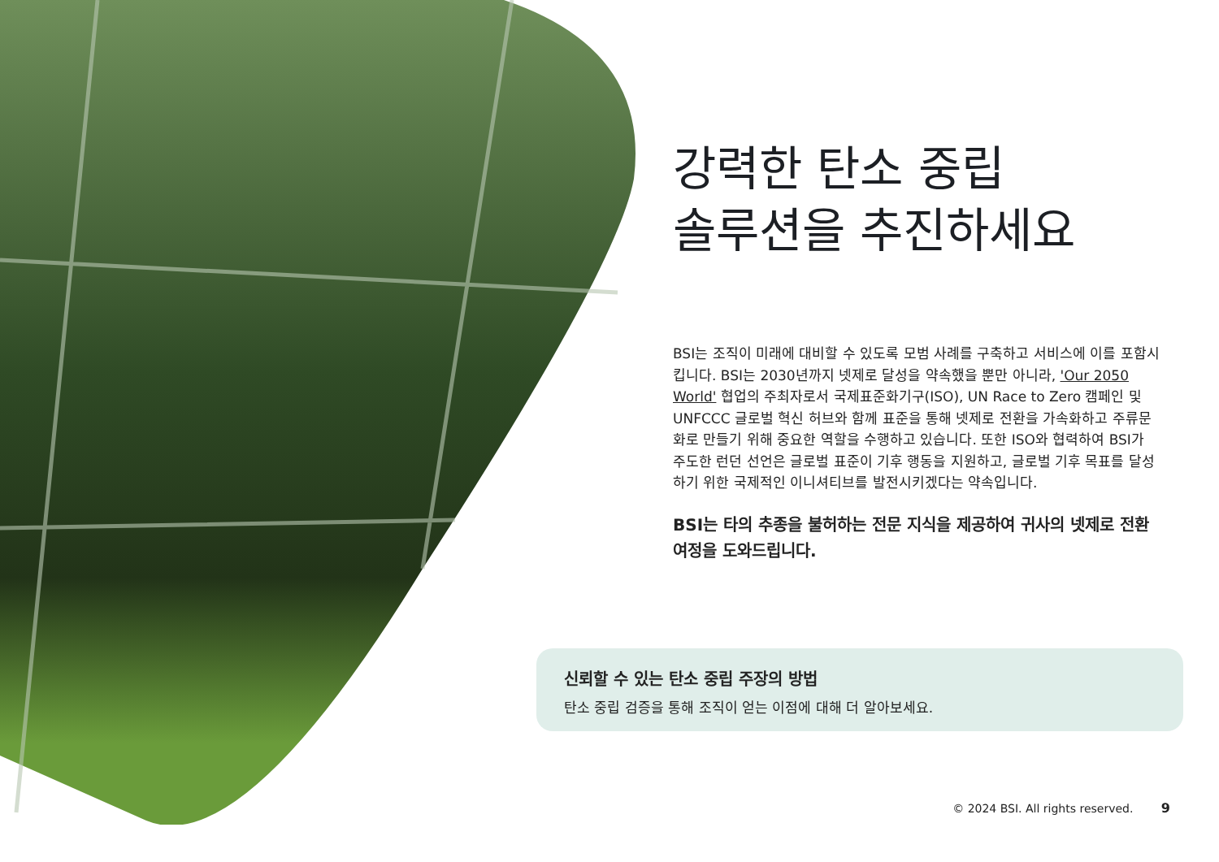강력한 탄소 중립
솔루션을 추진하세요
BSI는 조직이 미래에 대비할 수 있도록 모범 사례를 구축하고 서비스에 이를 포함시킵니다. BSI는 2030년까지 넷제로 달성을 약속했을 뿐만 아니라, 'Our 2050 World' 협업의 주최자로서 국제표준화기구(ISO), UN Race to Zero 캠페인 및 UNFCCC 글로벌 혁신 허브와 함께 표준을 통해 넷제로 전환을 가속화하고 주류문화로 만들기 위해 중요한 역할을 수행하고 있습니다. 또한 ISO와 협력하여 BSI가 주도한 런던 선언은 글로벌 표준이 기후 행동을 지원하고, 글로벌 기후 목표를 달성하기 위한 국제적인 이니셔티브를 발전시키겠다는 약속입니다.
BSI는 타의 추종을 불허하는 전문 지식을 제공하여 귀사의 넷제로 전환 여정을 도와드립니다.
신뢰할 수 있는 탄소 중립 주장의 방법
탄소 중립 검증을 통해 조직이 얻는 이점에 대해 더 알아보세요.
© 2024 BSI. All rights reserved. 9